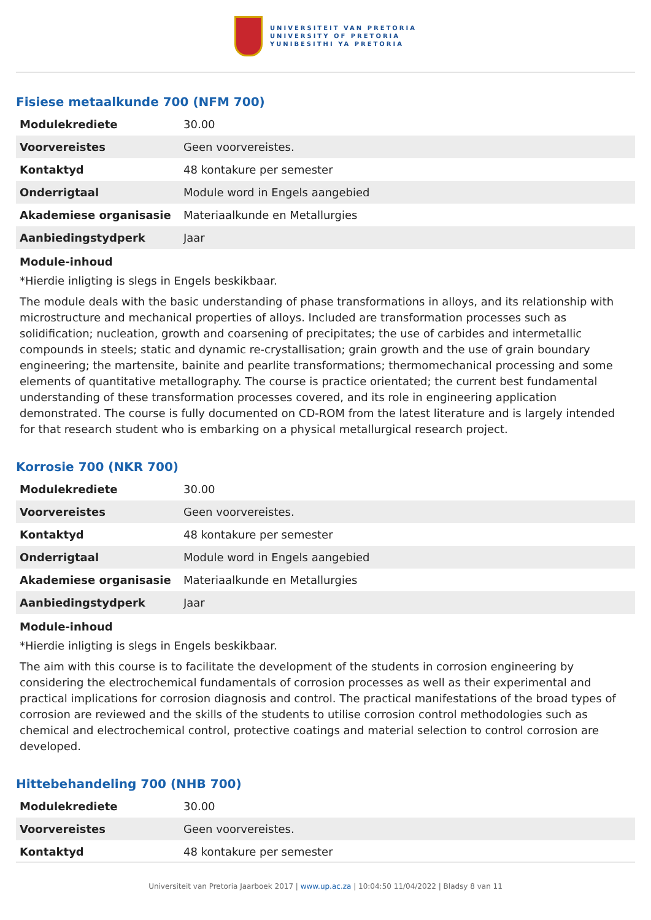UNIVERSITEIT VAN PRETORIA
UNIVERSITY OF PRETORIA
YUNIBESITHI YA PRETORIA
Fisiese metaalkunde 700 (NFM 700)
| Modulekrediete | 30.00 |
| Voorvereistes | Geen voorvereistes. |
| Kontaktyd | 48 kontakure per semester |
| Onderrigtaal | Module word in Engels aangebied |
| Akademiese organisasie | Materiaalkunde en Metallurgies |
| Aanbiedingstydperk | Jaar |
Module-inhoud
*Hierdie inligting is slegs in Engels beskikbaar.
The module deals with the basic understanding of phase transformations in alloys, and its relationship with microstructure and mechanical properties of alloys. Included are transformation processes such as solidification; nucleation, growth and coarsening of precipitates; the use of carbides and intermetallic compounds in steels; static and dynamic re-crystallisation; grain growth and the use of grain boundary engineering; the martensite, bainite and pearlite transformations; thermomechanical processing and some elements of quantitative metallography. The course is practice orientated; the current best fundamental understanding of these transformation processes covered, and its role in engineering application demonstrated. The course is fully documented on CD-ROM from the latest literature and is largely intended for that research student who is embarking on a physical metallurgical research project.
Korrosie 700 (NKR 700)
| Modulekrediete | 30.00 |
| Voorvereistes | Geen voorvereistes. |
| Kontaktyd | 48 kontakure per semester |
| Onderrigtaal | Module word in Engels aangebied |
| Akademiese organisasie | Materiaalkunde en Metallurgies |
| Aanbiedingstydperk | Jaar |
Module-inhoud
*Hierdie inligting is slegs in Engels beskikbaar.
The aim with this course is to facilitate the development of the students in corrosion engineering by considering the electrochemical fundamentals of corrosion processes as well as their experimental and practical implications for corrosion diagnosis and control. The practical manifestations of the broad types of corrosion are reviewed and the skills of the students to utilise corrosion control methodologies such as chemical and electrochemical control, protective coatings and material selection to control corrosion are developed.
Hittebehandeling 700 (NHB 700)
| Modulekrediete | 30.00 |
| Voorvereistes | Geen voorvereistes. |
| Kontaktyd | 48 kontakure per semester |
Universiteit van Pretoria Jaarboek 2017 | www.up.ac.za | 10:04:50 11/04/2022 | Bladsy 8 van 11